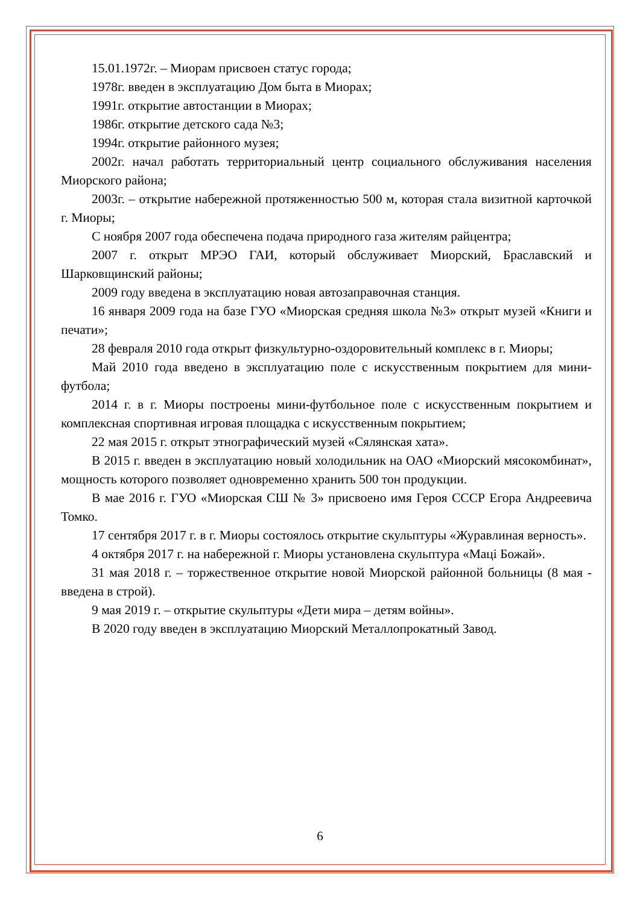15.01.1972г. – Миорам присвоен статус города;
1978г. введен в эксплуатацию Дом быта в Миорах;
1991г. открытие автостанции в Миорах;
1986г. открытие детского сада №3;
1994г. открытие районного музея;
2002г. начал работать территориальный центр социального обслуживания населения Миорского района;
2003г. – открытие набережной протяженностью 500 м, которая стала визитной карточкой г. Миоры;
С ноября 2007 года обеспечена подача природного газа жителям райцентра;
2007 г. открыт МРЭО ГАИ, который обслуживает Миорский, Браславский и Шарковщинский районы;
2009 году введена в эксплуатацию новая автозаправочная станция.
16 января 2009 года на базе ГУО «Миорская средняя школа №3» открыт музей «Книги и печати»;
28 февраля 2010 года открыт физкультурно-оздоровительный комплекс в г. Миоры;
Май 2010 года введено в эксплуатацию поле с искусственным покрытием для мини-футбола;
2014 г. в г. Миоры построены мини-футбольное поле с искусственным покрытием и комплексная спортивная игровая площадка с искусственным покрытием;
22 мая 2015 г. открыт этнографический музей «Сялянская хата».
В 2015 г. введен в эксплуатацию новый холодильник на ОАО «Миорский мясокомбинат», мощность которого позволяет одновременно хранить 500 тон продукции.
В мае 2016 г. ГУО «Миорская СШ № 3» присвоено имя Героя СССР Егора Андреевича Томко.
17 сентября 2017 г. в г. Миоры состоялось открытие скульптуры «Журавлиная верность».
4 октября 2017 г. на набережной г. Миоры установлена скульптура «Маці Божай».
31 мая 2018 г. – торжественное открытие новой Миорской районной больницы (8 мая - введена в строй).
9 мая 2019 г. – открытие скульптуры «Дети мира – детям войны».
В 2020 году введен в эксплуатацию Миорский Металлопрокатный Завод.
6